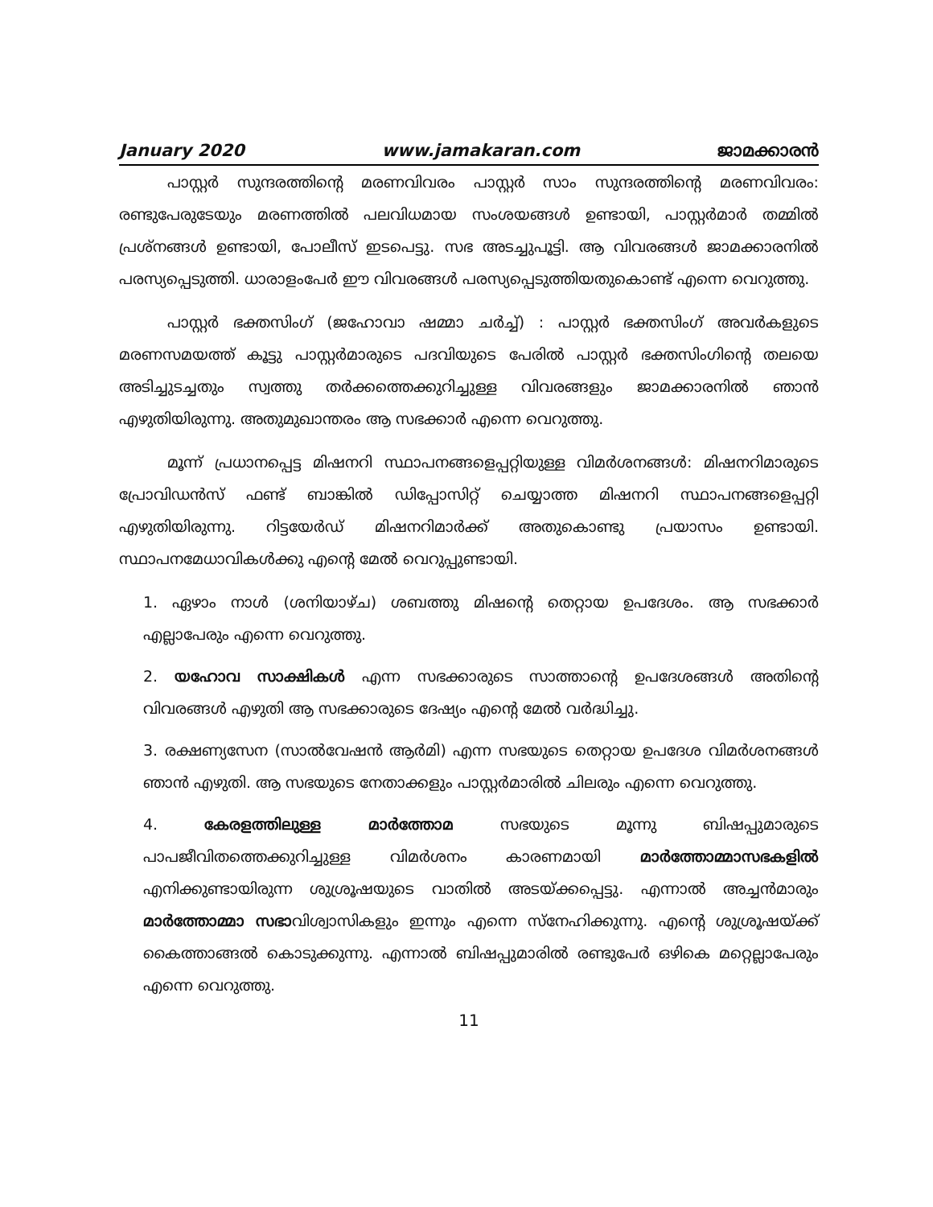January 2020 www.jamakaran.com ജാമക്കാരൻ
പാസ്റ്റർ സുന്ദരത്തിന്റെ മരണവിവരം പാസ്റ്റർ സാം സുന്ദരത്തിന്റെ മരണവിവരം: രണ്ടുപേരുടേയും മരണത്തിൽ പലവിധമായ സംശയങ്ങൾ ഉണ്ടായി, പാസ്റ്റർമാർ തമ്മിൽ പ്രശ്നങ്ങൾ ഉണ്ടായി, പോലീസ് ഇടപെട്ടു. സഭ അടച്ചുപൂട്ടി. ആ വിവരങ്ങൾ ജാമക്കാരനിൽ പരസ്യപ്പെടുത്തി. ധാരാളംപേർ ഈ വിവരങ്ങൾ പരസ്യപ്പെടുത്തിയതുകൊണ്ട് എന്നെ വെറുത്തു.
പാസ്റ്റർ ഭക്തസിംഗ് (ജഹോവാ ഷമ്മാ ചർച്ച്) : പാസ്റ്റർ ഭക്തസിംഗ് അവർകളുടെ മരണസമയത്ത് കൂട്ടു പാസ്റ്റർമാരുടെ പദവിയുടെ പേരിൽ പാസ്റ്റർ ഭക്തസിംഗിന്റെ തലയെ അടിച്ചുടച്ചതും സ്വത്തു തർക്കത്തെക്കുറിച്ചുള്ള വിവരങ്ങളും ജാമക്കാരനിൽ ഞാൻ എഴുതിയിരുന്നു. അതുമുഖാന്തരം ആ സഭക്കാർ എന്നെ വെറുത്തു.
മൂന്ന് പ്രധാനപ്പെട്ട മിഷനറി സ്ഥാപനങ്ങളെപ്പറ്റിയുള്ള വിമർശനങ്ങൾ: മിഷനറിമാരുടെ പ്രോവിഡൻസ് ഫണ്ട് ബാങ്കിൽ ഡിപ്പോസിറ്റ് ചെയ്യാത്ത മിഷനറി സ്ഥാപനങ്ങളെപ്പറ്റി എഴുതിയിരുന്നു. റിട്ടയേർഡ് മിഷനറിമാർക്ക് അതുകൊണ്ടു പ്രയാസം ഉണ്ടായി. സ്ഥാപനമേധാവികൾക്കു എന്റെ മേൽ വെറുപ്പുണ്ടായി.
1. ഏഴാം നാൾ (ശനിയാഴ്ച) ശബത്തു മിഷന്റെ തെറ്റായ ഉപദേശം. ആ സഭക്കാർ എല്ലാപേരും എന്നെ വെറുത്തു.
2. യഹോവ സാക്ഷികൾ എന്ന സഭക്കാരുടെ സാത്താന്റെ ഉപദേശങ്ങൾ അതിന്റെ വിവരങ്ങൾ എഴുതി ആ സഭക്കാരുടെ ദേഷ്യം എന്റെ മേൽ വർദ്ധിച്ചു.
3. രക്ഷണ്യസേന (സാൽവേഷൻ ആർമി) എന്ന സഭയുടെ തെറ്റായ ഉപദേശ വിമർശനങ്ങൾ ഞാൻ എഴുതി. ആ സഭയുടെ നേതാക്കളും പാസ്റ്റർമാരിൽ ചിലരും എന്നെ വെറുത്തു.
4. കേരളത്തിലുള്ള മാർത്തോമ സഭയുടെ മൂന്നു ബിഷപ്പുമാരുടെ പാപജീവിതത്തെക്കുറിച്ചുള്ള വിമർശനം കാരണമായി മാർത്തോമ്മാസഭകളിൽ എനിക്കുണ്ടായിരുന്ന ശുശ്രൂഷയുടെ വാതിൽ അടയ്ക്കപ്പെട്ടു. എന്നാൽ അച്ചൻമാരും മാർത്തോമ്മാ സഭാവിശ്വാസികളും ഇന്നും എന്നെ സ്നേഹിക്കുന്നു. എന്റെ ശുശ്രൂഷയ്ക്ക് കൈത്താങ്ങൽ കൊടുക്കുന്നു. എന്നാൽ ബിഷപ്പുമാരിൽ രണ്ടുപേർ ഒഴികെ മറ്റെല്ലാപേരും എന്നെ വെറുത്തു.
11